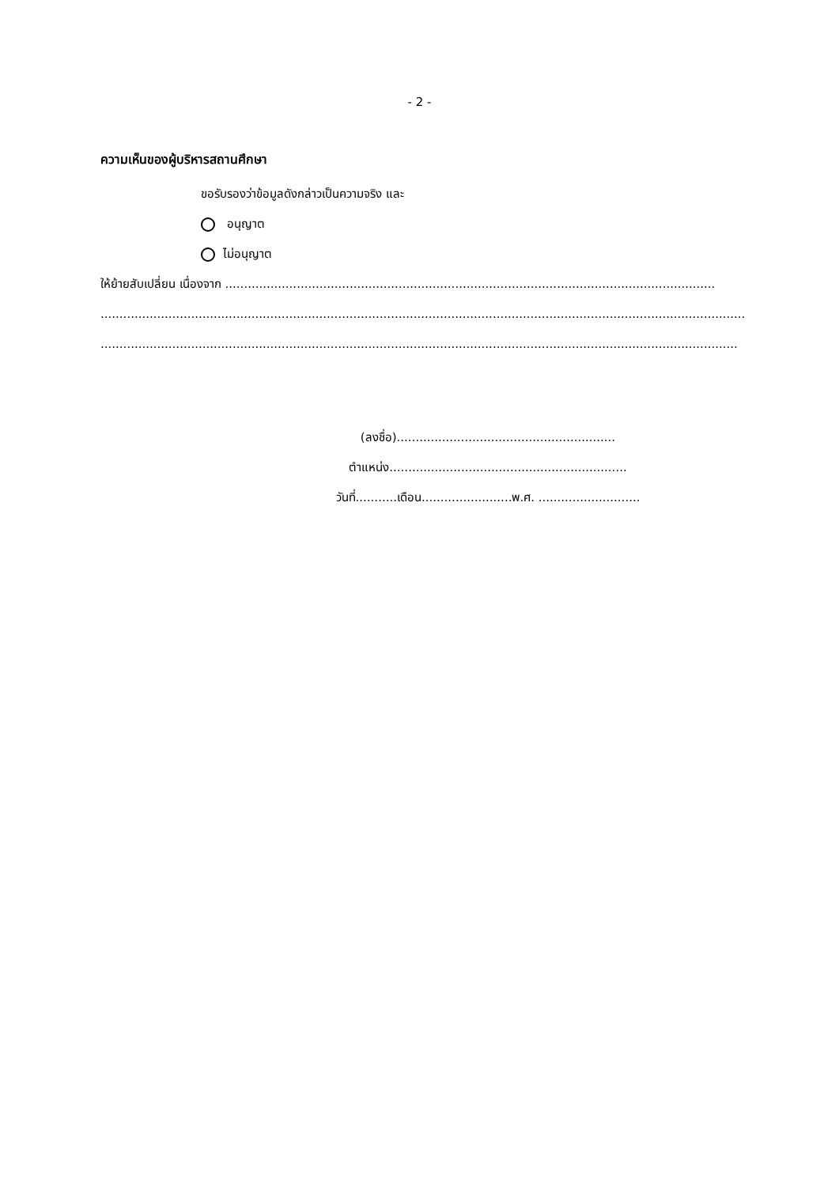- 2 -
ความเห็นของผู้บริหารสถานศึกษา
ขอรับรองว่าข้อมูลดังกล่าวเป็นความจริง และ
อนุญาต
ไม่อนุญาต
ให้ย้ายสับเปลี่ยน เนื่องจาก ..................................................................................................................................
...........................................................................................................................................................................
.........................................................................................................................................................................
(ลงชื่อ)..........................................................
ตำแหน่ง...............................................................
วันที่...........เดือน........................พ.ศ. ...........................